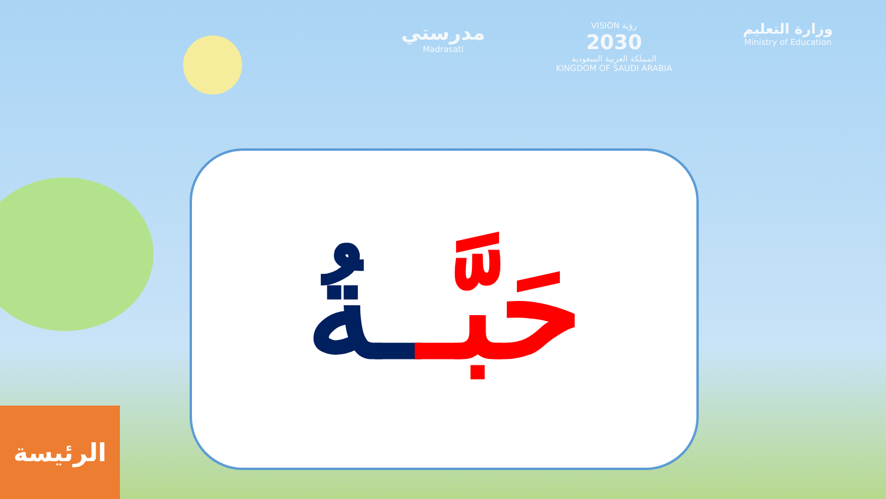مدرستي
Madrasati
VISION رؤية
2030
المملكة العربية السعودية
KINGDOM OF SAUDI ARABIA
وزارة التعليم
Ministry of Education
حَبَّـ ـةُ
الرئيسة